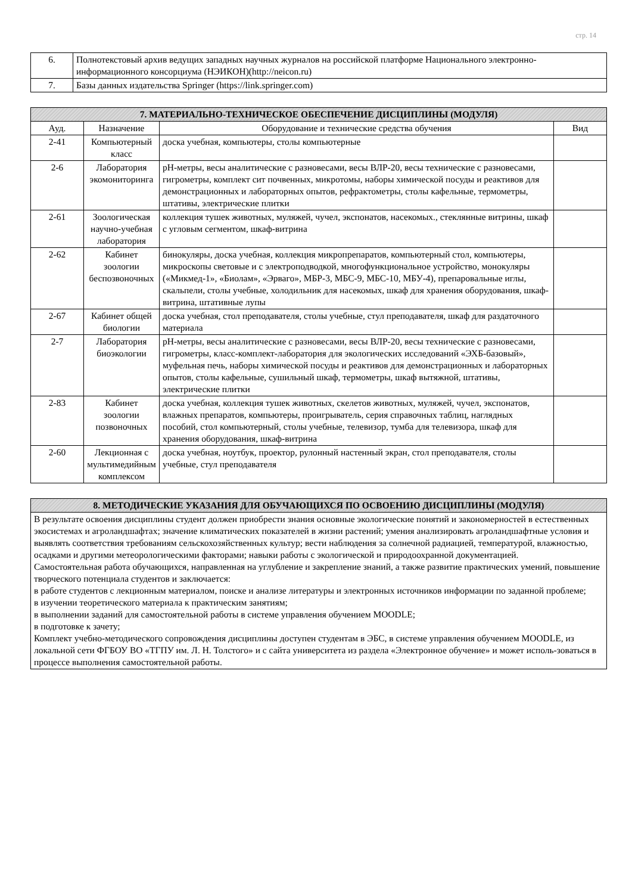стр. 14
| 6. | Полнотекстовый архив ведущих западных научных журналов на российской платформе Национального электронно-информационного консорциума (НЭИКОН)(http://neicon.ru) |
| 7. | Базы данных издательства Springer (https://link.springer.com) |
| 7. МАТЕРИАЛЬНО-ТЕХНИЧЕСКОЕ ОБЕСПЕЧЕНИЕ ДИСЦИПЛИНЫ (МОДУЛЯ) | | | |
| --- | --- | --- | --- |
| Ауд. | Назначение | Оборудование и технические средства обучения | Вид |
| 2-41 | Компьютерный класс | доска учебная, компьютеры, столы компьютерные | |
| 2-6 | Лаборатория экомониторинга | pH-метры, весы аналитические с разновесами, весы ВЛР-20, весы технические с разновесами, гигрометры, комплект сит почвенных, микротомы, наборы химической посуды и реактивов для демонстрационных и лабораторных опытов, рефрактометры, столы кафельные, термометры, штативы, электрические плитки | |
| 2-61 | Зоологическая научно-учебная лаборатория | коллекция тушек животных, муляжей, чучел, экспонатов, насекомых., стеклянные витрины, шкаф с угловым сегментом, шкаф-витрина | |
| 2-62 | Кабинет зоологии беспозвоночных | бинокуляры, доска учебная, коллекция микропрепаратов, компьютерный стол, компьютеры, микроскопы световые и с электроподводкой, многофункциональное устройство, монокуляры («Микмед-1», «Биолам», «Эрваго», МБР-3, МБС-9, МБС-10, МБУ-4), препаровальные иглы, скальпели, столы учебные, холодильник для насекомых, шкаф для хранения оборудования, шкаф-витрина, штативные лупы | |
| 2-67 | Кабинет общей биологии | доска учебная, стол преподавателя, столы учебные, стул преподавателя, шкаф для раздаточного материала | |
| 2-7 | Лаборатория биоэкологии | pH-метры, весы аналитические с разновесами, весы ВЛР-20, весы технические с разновесами, гигрометры, класс-комплект-лаборатория для экологических исследований «ЭХБ-базовый», муфельная печь, наборы химической посуды и реактивов для демонстрационных и лабораторных опытов, столы кафельные, сушильный шкаф, термометры, шкаф вытяжной, штативы, электрические плитки | |
| 2-83 | Кабинет зоологии позвоночных | доска учебная, коллекция тушек животных, скелетов животных, муляжей, чучел, экспонатов, влажных препаратов, компьютеры, проигрыватель, серия справочных таблиц, наглядных пособий, стол компьютерный, столы учебные, телевизор, тумба для телевизора, шкаф для хранения оборудования, шкаф-витрина | |
| 2-60 | Лекционная с мультимедийным комплексом | доска учебная, ноутбук, проектор, рулонный настенный экран, стол преподавателя, столы учебные, стул преподавателя | |
| 8. МЕТОДИЧЕСКИЕ УКАЗАНИЯ ДЛЯ ОБУЧАЮЩИХСЯ ПО ОСВОЕНИЮ ДИСЦИПЛИНЫ (МОДУЛЯ) |
| --- |
| В результате освоения дисциплины студент должен приобрести знания основные экологические понятий и закономерностей в естественных экосистемах и агроландшафтах; значение климатических показателей в жизни растений; умения анализировать агроландшафтные условия и выявлять соответствия требованиям сельскохозяйственных культур; вести наблюдения за солнечной радиацией, температурой, влажностью, осадками и другими метеорологическими факторами; навыки работы с экологической и природоохранной документацией. Самостоятельная работа обучающихся, направленная на углубление и закрепление знаний, а также развитие практических умений, повышение творческого потенциала студентов и заключается: в работе студентов с лекционным материалом, поиске и анализе литературы и электронных источников информации по заданной проблеме; в изучении теоретического материала к практическим занятиям; в выполнении заданий для самостоятельной работы в системе управления обучением MOODLE; в подготовке к зачету; Комплект учебно-методического сопровождения дисциплины доступен студентам в ЭБС, в системе управления обучением MOODLE, из локальной сети ФГБОУ ВО «ТГПУ им. Л. Н. Толстого» и с сайта университета из раздела «Электронное обучение» и может исполь-зоваться в процессе выполнения самостоятельной работы. |